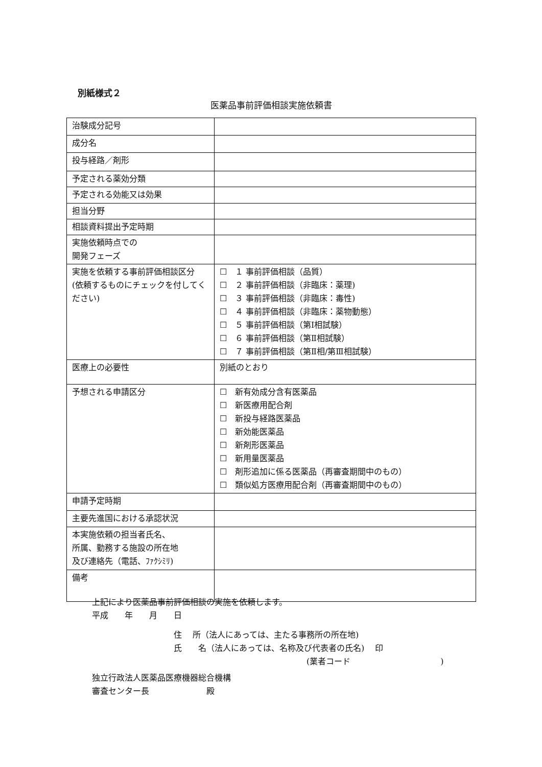別紙様式２
医薬品事前評価相談実施依頼書
| 治験成分記号 | |
| 成分名 | |
| 投与経路／剤形 | |
| 予定される薬効分類 | |
| 予定される効能又は効果 | |
| 担当分野 | |
| 相談資料提出予定時期 | |
| 実施依頼時点での 開発フェーズ | |
| 実施を依頼する事前評価相談区分 (依頼するものにチェックを付してください) | ☐ １ 事前評価相談（品質） ☐ ２ 事前評価相談（非臨床：薬理) ☐ ３ 事前評価相談（非臨床：毒性) ☐ ４ 事前評価相談（非臨床：薬物動態） ☐ ５ 事前評価相談（第Ⅰ相試験） ☐ ６ 事前評価相談（第Ⅱ相試験） ☐ ７ 事前評価相談（第Ⅱ相/第Ⅲ相試験） |
| 医療上の必要性 | 別紙のとおり |
| 予想される申請区分 | ☐ 新有効成分含有医薬品 ☐ 新医療用配合剤 ☐ 新投与経路医薬品 ☐ 新効能医薬品 ☐ 新剤形医薬品 ☐ 新用量医薬品 ☐ 剤形追加に係る医薬品（再審査期間中のもの） ☐ 類似処方医療用配合剤（再審査期間中のもの） |
| 申請予定時期 | |
| 主要先進国における承認状況 | |
| 本実施依頼の担当者氏名、 所属、勤務する施設の所在地 及び連絡先（電話、ﾌｧｸｼﾐﾘ) | |
| 備考 | |
上記により医薬品事前評価相談の実施を依頼します。
平成　　年　　月　　日
住　 所（法人にあっては、主たる事務所の所在地)
氏　　名（法人にあっては、名称及び代表者の氏名)　 印
(業者コード　　　　　　　　　　　)
独立行政法人医薬品医療機器総合機構
審査センター長　　　　　　　殿